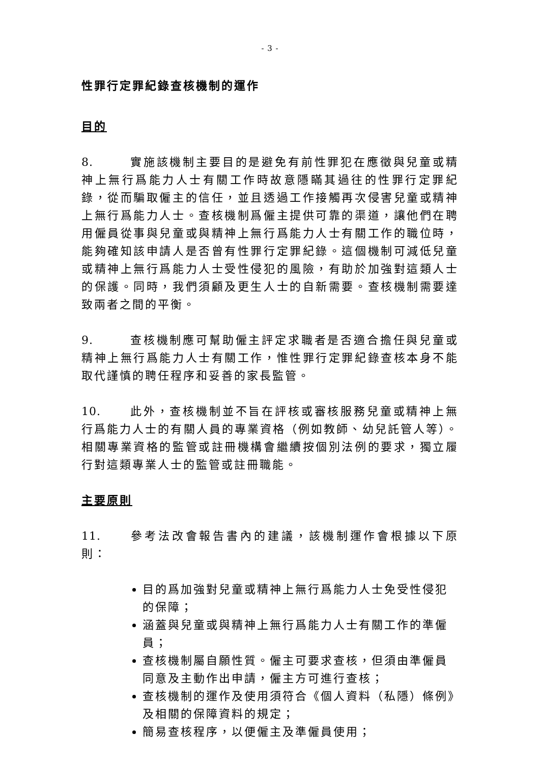- 3 -
性罪行定罪紀錄查核機制的運作
目的
8. 實施該機制主要目的是避免有前性罪犯在應徵與兒童或精神上無行爲能力人士有關工作時故意隱瞞其過往的性罪行定罪紀錄，從而騙取僱主的信任，並且透過工作接觸再次侵害兒童或精神上無行爲能力人士。查核機制爲僱主提供可靠的渠道，讓他們在聘用僱員從事與兒童或與精神上無行爲能力人士有關工作的職位時，能夠確知該申請人是否曾有性罪行定罪紀錄。這個機制可減低兒童或精神上無行爲能力人士受性侵犯的風險，有助於加強對這類人士的保護。同時，我們須顧及更生人士的自新需要。查核機制需要達致兩者之間的平衡。
9. 查核機制應可幫助僱主評定求職者是否適合擔任與兒童或精神上無行爲能力人士有關工作，惟性罪行定罪紀錄查核本身不能取代謹慎的聘任程序和妥善的家長監管。
10. 此外，查核機制並不旨在評核或審核服務兒童或精神上無行爲能力人士的有關人員的專業資格（例如教師、幼兒託管人等）。相關專業資格的監管或註冊機構會繼續按個別法例的要求，獨立履行對這類專業人士的監管或註冊職能。
主要原則
11. 參考法改會報告書內的建議，該機制運作會根據以下原則：
目的爲加強對兒童或精神上無行爲能力人士免受性侵犯的保障；
涵蓋與兒童或與精神上無行爲能力人士有關工作的準僱員；
查核機制屬自願性質。僱主可要求查核，但須由準僱員同意及主動作出申請，僱主方可進行查核；
查核機制的運作及使用須符合《個人資料（私隱）條例》及相關的保障資料的規定；
簡易查核程序，以便僱主及準僱員使用；